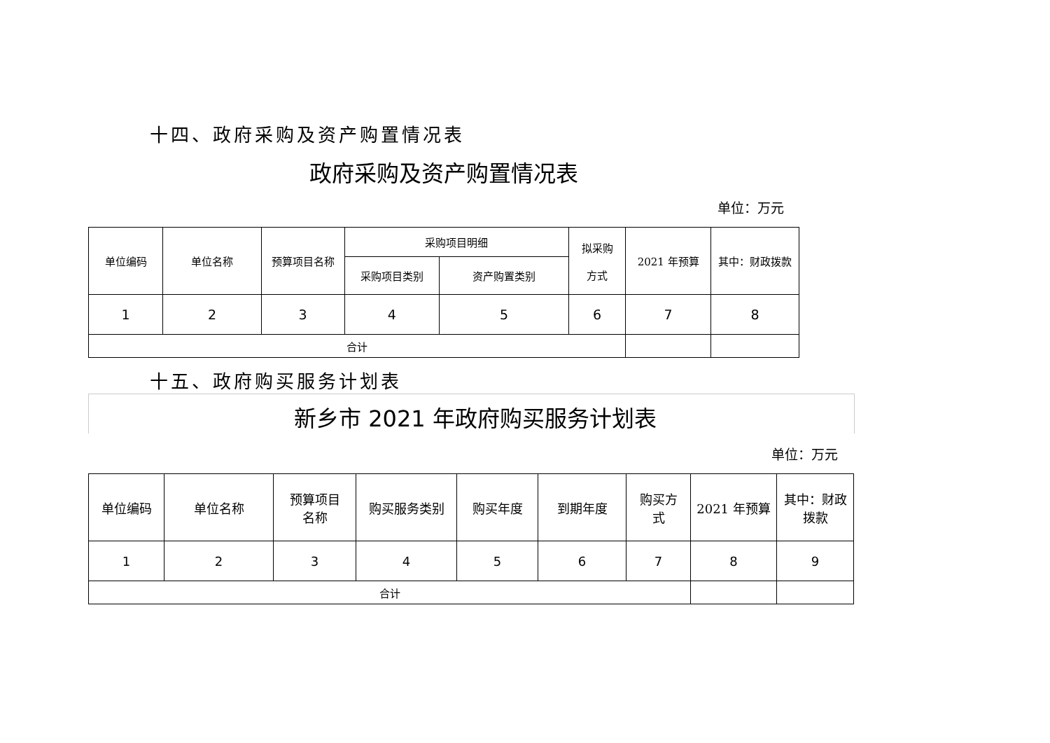十四、政府采购及资产购置情况表
政府采购及资产购置情况表
单位：万元
| 单位编码 | 单位名称 | 预算项目名称 | 采购项目明细 | | 拟采购 方式 | 2021 年预算 | 其中：财政拨款 |
| | | | 采购项目类别 | 资产购置类别 | | | |
| 1 | 2 | 3 | 4 | 5 | 6 | 7 | 8 |
| 合计 | | | | | | | |
十五、政府购买服务计划表
新乡市 2021 年政府购买服务计划表
单位：万元
| 单位编码 | 单位名称 | 预算项目 名称 | 购买服务类别 | 购买年度 | 到期年度 | 购买方 式 | 2021 年预算 | 其中：财政 拨款 |
| 1 | 2 | 3 | 4 | 5 | 6 | 7 | 8 | 9 |
| 合计 | | | | | | | | |